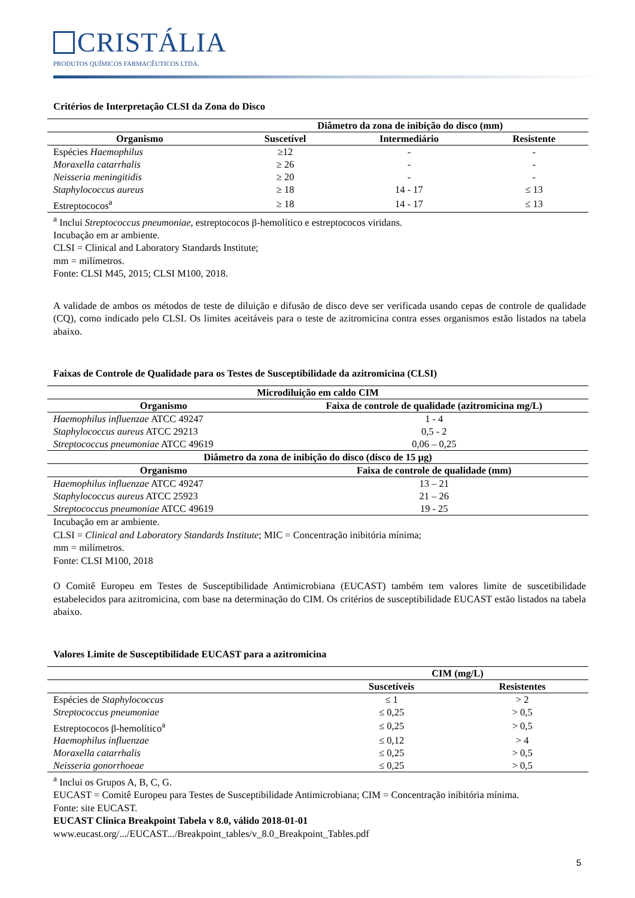CRISTÁLIA
PRODUTOS QUÍMICOS FARMACÊUTICOS LTDA.
Critérios de Interpretação CLSI da Zona do Disco
| | Diâmetro da zona de inibição do disco (mm) | | |
| --- | --- | --- | --- |
| Organismo | Suscetível | Intermediário | Resistente |
| Espécies Haemophilus | ≥12 | - | - |
| Moraxella catarrhalis | ≥ 26 | - | - |
| Neisseria meningitidis | ≥ 20 | - | - |
| Staphylococcus aureus | ≥ 18 | 14 - 17 | ≤ 13 |
| Estreptococos<sup>a</sup> | ≥ 18 | 14 - 17 | ≤ 13 |
<sup>a</sup> Inclui Streptococcus pneumoniae, estreptococos β-hemolítico e estreptococos viridans.
Incubação em ar ambiente.
CLSI = Clinical and Laboratory Standards Institute;
mm = milímetros.
Fonte: CLSI M45, 2015; CLSI M100, 2018.
A validade de ambos os métodos de teste de diluição e difusão de disco deve ser verificada usando cepas de controle de qualidade (CQ), como indicado pelo CLSI. Os limites aceitáveis para o teste de azitromicina contra esses organismos estão listados na tabela abaixo.
Faixas de Controle de Qualidade para os Testes de Susceptibilidade da azitromicina (CLSI)
| Microdiluição em caldo CIM | |
| --- | --- |
| Organismo | Faixa de controle de qualidade (azitromicina mg/L) |
| Haemophilus influenzae ATCC 49247 | 1 - 4 |
| Staphylococcus aureus ATCC 29213 | 0,5 - 2 |
| Streptococcus pneumoniae ATCC 49619 | 0,06 – 0,25 |
| Diâmetro da zona de inibição do disco (disco de 15 µg) | |
| Organismo | Faixa de controle de qualidade (mm) |
| Haemophilus influenzae ATCC 49247 | 13 – 21 |
| Staphylococcus aureus ATCC 25923 | 21 – 26 |
| Streptococcus pneumoniae ATCC 49619 | 19 - 25 |
Incubação em ar ambiente.
CLSI = Clinical and Laboratory Standards Institute; MIC = Concentração inibitória mínima;
mm = milímetros.
Fonte: CLSI M100, 2018
O Comitê Europeu em Testes de Susceptibilidade Antimicrobiana (EUCAST) também tem valores limite de suscetibilidade estabelecidos para azitromicina, com base na determinação do CIM. Os critérios de susceptibilidade EUCAST estão listados na tabela abaixo.
Valores Limite de Susceptibilidade EUCAST para a azitromicina
| | CIM (mg/L) | |
| --- | --- | --- |
| | Suscetíveis | Resistentes |
| Espécies de Staphylococcus | ≤ 1 | > 2 |
| Streptococcus pneumoniae | ≤ 0,25 | > 0,5 |
| Estreptococos β-hemolítico<sup>a</sup> | ≤ 0,25 | > 0,5 |
| Haemophilus influenzae | ≤ 0,12 | > 4 |
| Moraxella catarrhalis | ≤ 0,25 | > 0,5 |
| Neisseria gonorrhoeae | ≤ 0,25 | > 0,5 |
<sup>a</sup> Inclui os Grupos A, B, C, G.
EUCAST = Comitê Europeu para Testes de Susceptibilidade Antimicrobiana; CIM = Concentração inibitória mínima.
Fonte: site EUCAST.
EUCAST Clínica Breakpoint Tabela v 8.0, válido 2018-01-01
www.eucast.org/.../EUCAST.../Breakpoint_tables/v_8.0_Breakpoint_Tables.pdf
5